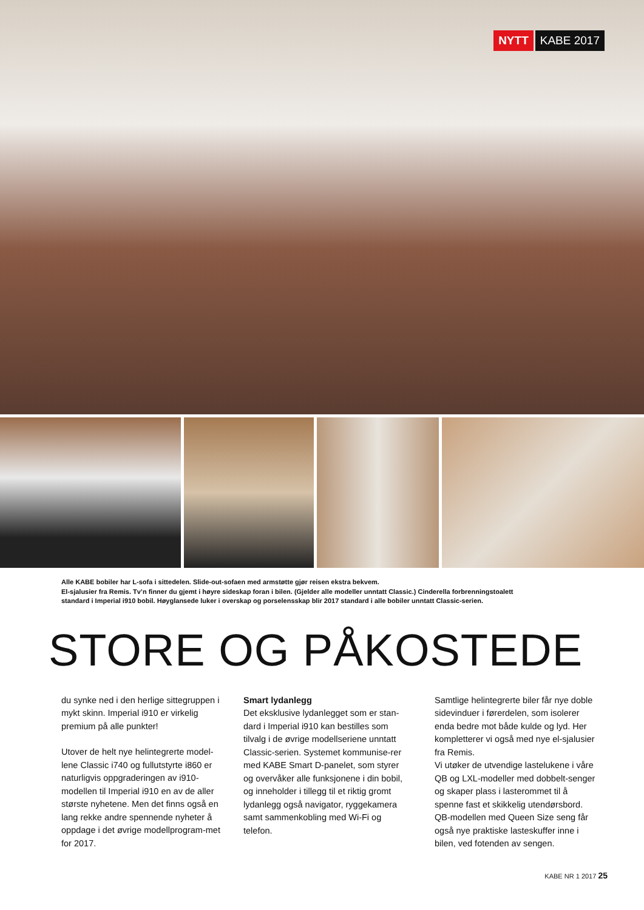NYTT KABE 2017
Alle KABE bobiler har L-sofa i sittedelen. Slide-out-sofaen med armstøtte gjør reisen ekstra bekvem.
El-sjalusier fra Remis. Tv’n finner du gjemt i høyre sideskap foran i bilen. (Gjelder alle modeller unntatt Classic.) Cinderella forbrenningstoalett
standard i Imperial i910 bobil. Høyglansede luker i overskap og porselensskap blir 2017 standard i alle bobiler unntatt Classic-serien.
STORE OG PÅKOSTEDE
du synke ned i den herlige sittegruppen i mykt skinn. Imperial i910 er virkelig premium på alle punkter!
Utover de helt nye helintegrerte model-lene Classic i740 og fullutstyrte i860 er naturligvis oppgraderingen av i910-modellen til Imperial i910 en av de aller største nyhetene. Men det finns også en lang rekke andre spennende nyheter å oppdage i det øvrige modellprogram-met for 2017.
Smart lydanlegg
Det eksklusive lydanlegget som er stan-dard i Imperial i910 kan bestilles som tilvalg i de øvrige modellseriene unntatt Classic-serien. Systemet kommunise-rer med KABE Smart D-panelet, som styrer og overvåker alle funksjonene i din bobil, og inneholder i tillegg til et riktig gromt lydanlegg også navigator, ryggekamera samt sammenkobling med Wi-Fi og telefon.
Samtlige helintegrerte biler får nye doble sidevinduer i førerdelen, som isolerer enda bedre mot både kulde og lyd. Her kompletterer vi også med nye el-sjalusier fra Remis.
Vi utøker de utvendige lastelukene i våre QB og LXL-modeller med dobbelt-senger og skaper plass i lasterommet til å spenne fast et skikkelig utendørsbord. QB-modellen med Queen Size seng får også nye praktiske lasteskuffer inne i bilen, ved fotenden av sengen.
KABE NR 1 2017 25